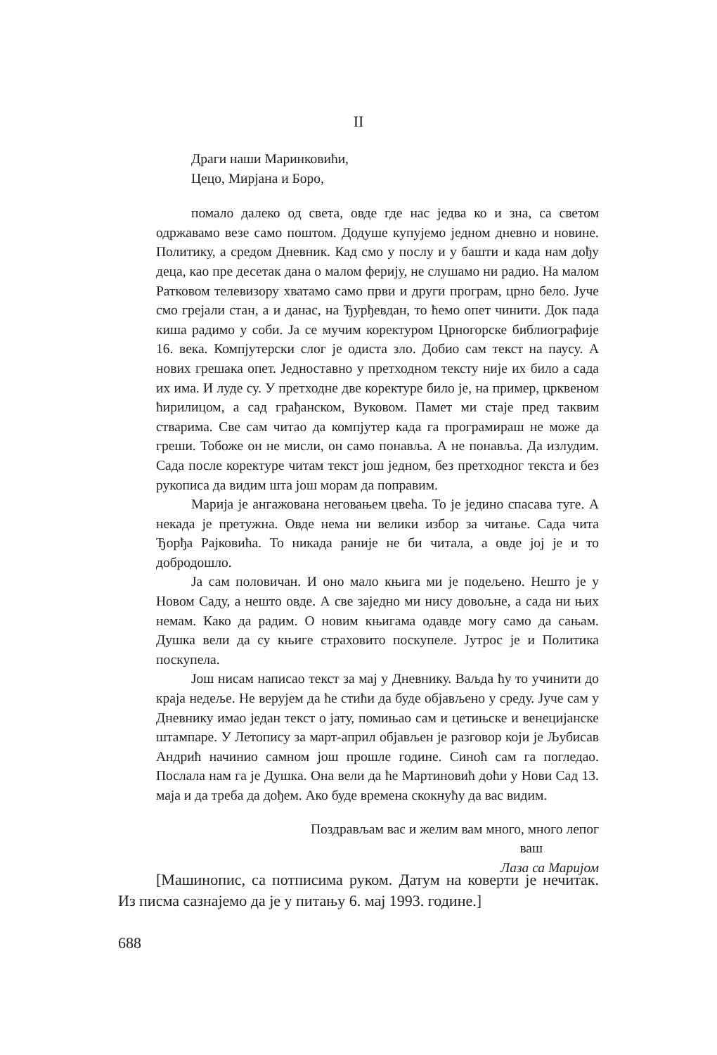II
Драги наши Маринковићи,
Цецо, Мирјана и Боро,
помало далеко од света, овде где нас једва ко и зна, са светом одржавамо везе само поштом. Додуше купујемо једном дневно и новине. Политику, а средом Дневник. Кад смо у послу и у башти и када нам дођу деца, као пре десетак дана о малом ферију, не слушамо ни радио. На малом Ратковом телевизору хватамо само први и други програм, црно бело. Јуче смо грејали стан, а и данас, на Ђурђевдан, то ћемо опет чинити. Док пада киша радимо у соби. Ја се мучим коректуром Црногорске библиографије 16. века. Компјутерски слог је одиста зло. Добио сам текст на паусу. А нових грешака опет. Једноставно у претходном тексту није их било а сада их има. И луде су. У претходне две коректуре било је, на пример, црквеном ћирилицом, а сад грађанском, Вуковом. Памет ми стаје пред таквим стварима. Све сам читао да компјутер када га програмираш не може да греши. Тобоже он не мисли, он само понавља. А не понавља. Да излудим. Сада после коректуре читам текст још једном, без претходног текста и без рукописа да видим шта још морам да поправим.
Марија је ангажована неговањем цвећа. То је једино спасава туге. А некада је претужна. Овде нема ни велики избор за читање. Сада чита Ђорђа Рајковића. То никада раније не би читала, а овде јој је и то добродошло.
Ја сам половичан. И оно мало књига ми је подељено. Нешто је у Новом Саду, а нешто овде. А све заједно ми нису довољне, а сада ни њих немам. Како да радим. О новим књигама одавде могу само да сањам. Душка вели да су књиге страховито поскупеле. Јутрос је и Политика поскупела.
Још нисам написао текст за мај у Дневнику. Ваљда ћу то учинити до краја недеље. Не верујем да ће стићи да буде објављено у среду. Јуче сам у Дневнику имао један текст о јату, помињао сам и цетињске и венецијанске штампаре. У Летопису за март-април објављен је разговор који је Љубисав Андрић начинио самном још прошле године. Синоћ сам га погледао. Послала нам га је Душка. Она вели да ће Мартиновић доћи у Нови Сад 13. маја и да треба да дођем. Ако буде времена скокнућу да вас видим.
Поздрављам вас и желим вам много, много лепог
ваш
Лаза са Маријом
[Машинопис, са потписима руком. Датум на коверти је нечитак. Из писма сазнајемо да је у питању 6. мај 1993. године.]
688